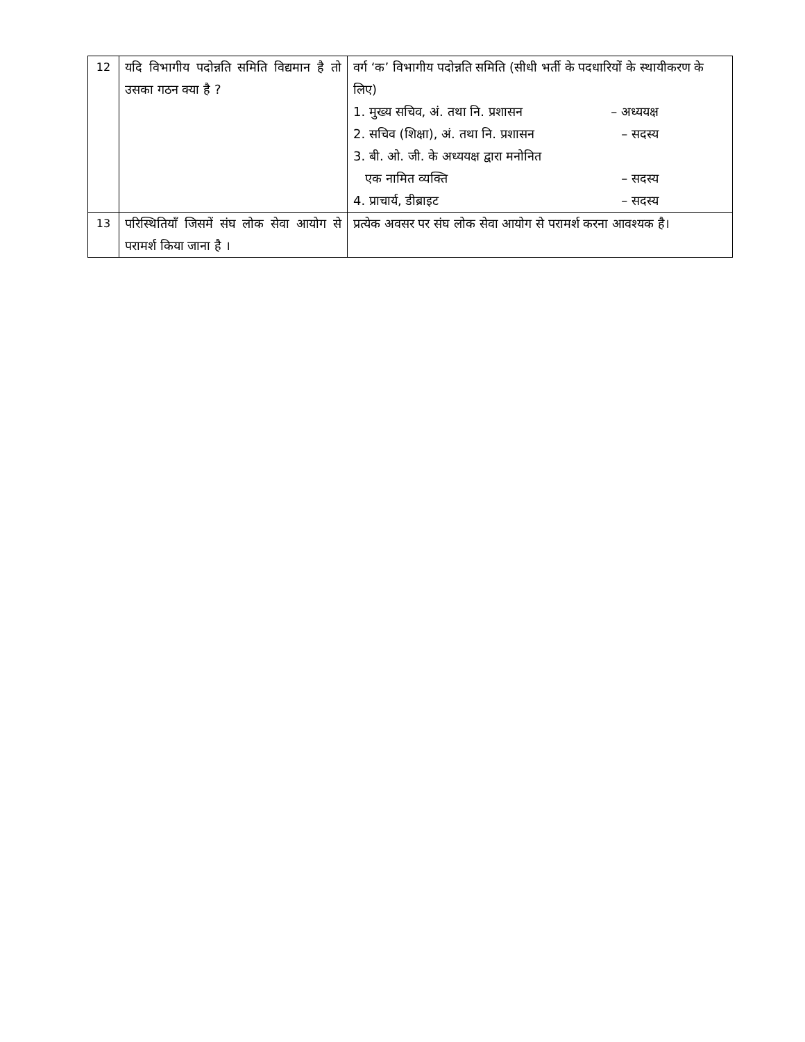| 12 | यदि विभागीय पदोन्नति समिति विद्यमान है तो उसका गठन क्या है ? | वर्ग ‘क’ विभागीय पदोन्नति समिति (सीधी भर्ती के पदधारियों के स्थायीकरण के लिए) 1. मुख्य सचिव, अं. तथा नि. प्रशासन – अध्ययक्ष 2. सचिव (शिक्षा), अं. तथा नि. प्रशासन – सदस्य 3. बी. ओ. जी. के अध्ययक्ष द्वारा मनोनित एक नामित व्यक्ति – सदस्य 4. प्राचार्य, डीब्राइट – सदस्य |
| 13 | परिस्थितियाँ जिसमें संघ लोक सेवा आयोग से परामर्श किया जाना है । | प्रत्येक अवसर पर संघ लोक सेवा आयोग से परामर्श करना आवश्यक है। |